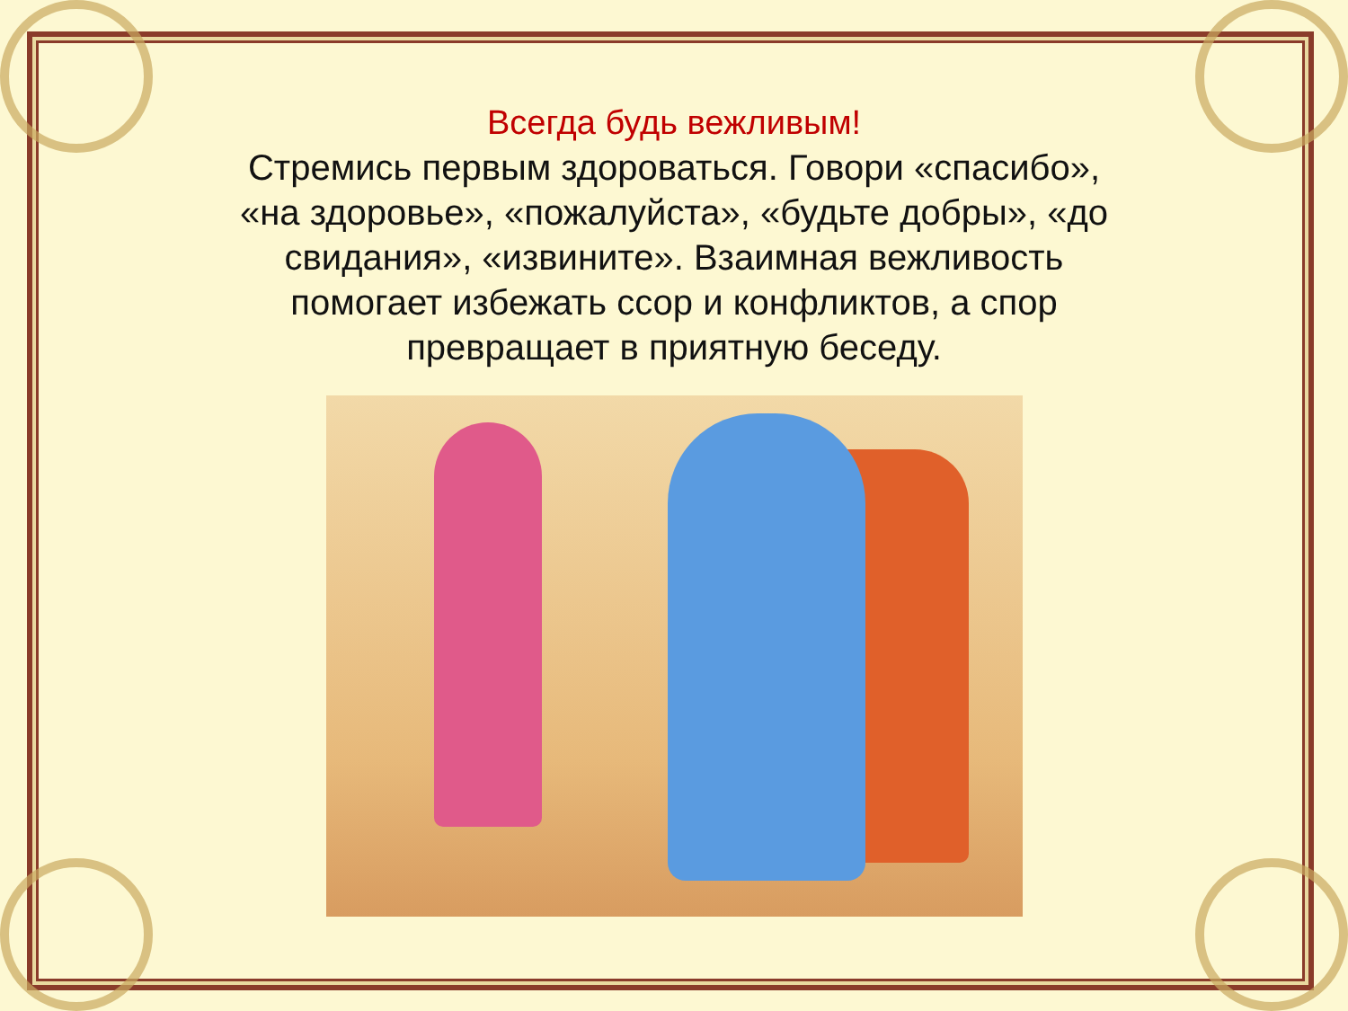Всегда будь вежливым!
Стремись первым здороваться. Говори «спасибо», «на здоровье», «пожалуйста», «будьте добры», «до свидания», «извините». Взаимная вежливость помогает избежать ссор и конфликтов, а спор превращает в приятную беседу.